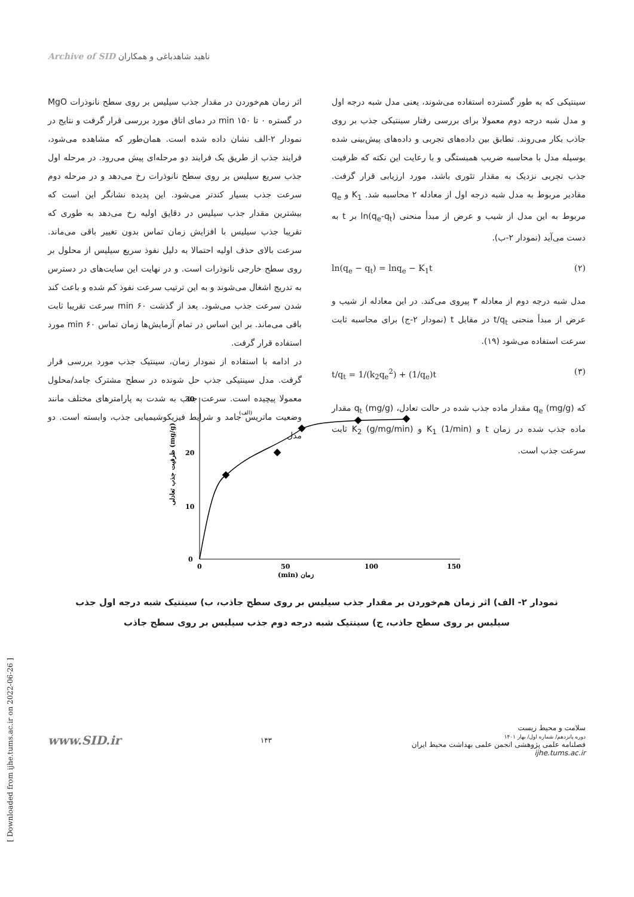Archive of SID ناهید شاهدباغی و همکاران
اثر زمان هم‌خوردن در مقدار جذب سیلیس بر روی سطح نانوذرات MgO در گستره ۰ تا ۱۵۰ min در دمای اتاق مورد بررسی قرار گرفت و نتایج در نمودار ۲-الف نشان داده شده است. همان‌طور که مشاهده می‌شود، فرایند جذب از طریق یک فرایند دو مرحله‌ای پیش می‌رود. در مرحله اول جذب سریع سیلیس بر روی سطح نانوذرات رخ می‌دهد و در مرحله دوم سرعت جذب بسیار کندتر می‌شود. این پدیده نشانگر این است که بیشترین مقدار جذب سیلیس در دقایق اولیه رخ می‌دهد به طوری که تقریبا جذب سیلیس با افزایش زمان تماس بدون تغییر باقی می‌ماند. سرعت بالای حذف اولیه احتمالا به دلیل نفوذ سریع سیلیس از محلول بر روی سطح خارجی نانوذرات است. و در نهایت این سایت‌های در دسترس به تدریج اشغال می‌شوند و به این ترتیب سرعت نفوذ کم شده و باعث کند شدن سرعت جذب می‌شود. بعد از گذشت ۶۰ min سرعت تقریبا ثابت باقی می‌ماند. بر این اساس در تمام آزمایش‌ها زمان تماس ۶۰ min مورد استفاده قرار گرفت.
در ادامه با استفاده از نمودار زمان، سینتیک جذب مورد بررسی قرار گرفت. مدل سینتیکی جذب حل شونده در سطح مشترک جامد/محلول معمولا پیچیده است. سرعت جذب به شدت به پارامترهای مختلف مانند وضعیت ماتریس جامد و شرایط فیزیکوشیمیایی جذب، وابسته است. دو مدل
سینتیکی که به طور گسترده استفاده می‌شوند، یعنی مدل شبه درجه اول و مدل شبه درجه دوم معمولا برای بررسی رفتار سینتیکی جذب بر روی جاذب بکار می‌روند. تطابق بین داده‌های تجربی و داده‌های پیش‌بینی شده بوسیله مدل با محاسبه ضریب همبستگی و با رعایت این نکته که ظرفیت جذب تجربی نزدیک به مقدار تئوری باشد، مورد ارزیابی قرار گرفت. مقادیر مربوط به مدل شبه درجه اول از معادله ۲ محاسبه شد. K<sub>1</sub> و q<sub>e</sub> مربوط به این مدل از شیب و عرض از مبدأ منحنی ln(q<sub>e</sub>-q<sub>t</sub>) بر t به دست می‌آید (نمودار ۲-ب).
ln(q<sub>e</sub> − q<sub>t</sub>) = lnq<sub>e</sub> − K<sub>1</sub>t (۲)
مدل شبه درجه دوم از معادله ۳ پیروی می‌کند. در این معادله از شیب و عرض از مبدأ منحنی t/q<sub>t</sub> در مقابل t (نمودار ۲-ج) برای محاسبه ثابت سرعت استفاده می‌شود (۱۹).
t/q<sub>t</sub> = 1/(k<sub>2</sub>q<sub>e</sub><sup>2</sup>) + (1/q<sub>e</sub>)t (۳)
که q<sub>e</sub> (mg/g) مقدار ماده جذب شده در حالت تعادل، q<sub>t</sub> (mg/g) مقدار ماده جذب شده در زمان t و K<sub>1</sub> (1/min) و K<sub>2</sub> (g/mg/min) ثابت سرعت جذب است.
0
10
20
30
0
50
100
150
زمان (min)
(الف)
ظرفیت جذب تعادلی (mg/g)
نمودار ۲- الف) اثر زمان هم‌خوردن بر مقدار جذب سیلیس بر روی سطح جاذب، ب) سینتیک شبه درجه اول جذب سیلیس بر روی سطح جاذب، ج) سینتیک شبه درجه دوم جذب سیلیس بر روی سطح جاذب
www.SID.ir ۱۴۳
سلامت و محیط زیست
دوره پانزدهم/ شماره اول/ بهار ۱۴۰۱
فصلنامه علمی پژوهشی انجمن علمی بهداشت محیط ایران
ijhe.tums.ac.ir
[ Downloaded from ijhe.tums.ac.ir on 2022-06-26 ]